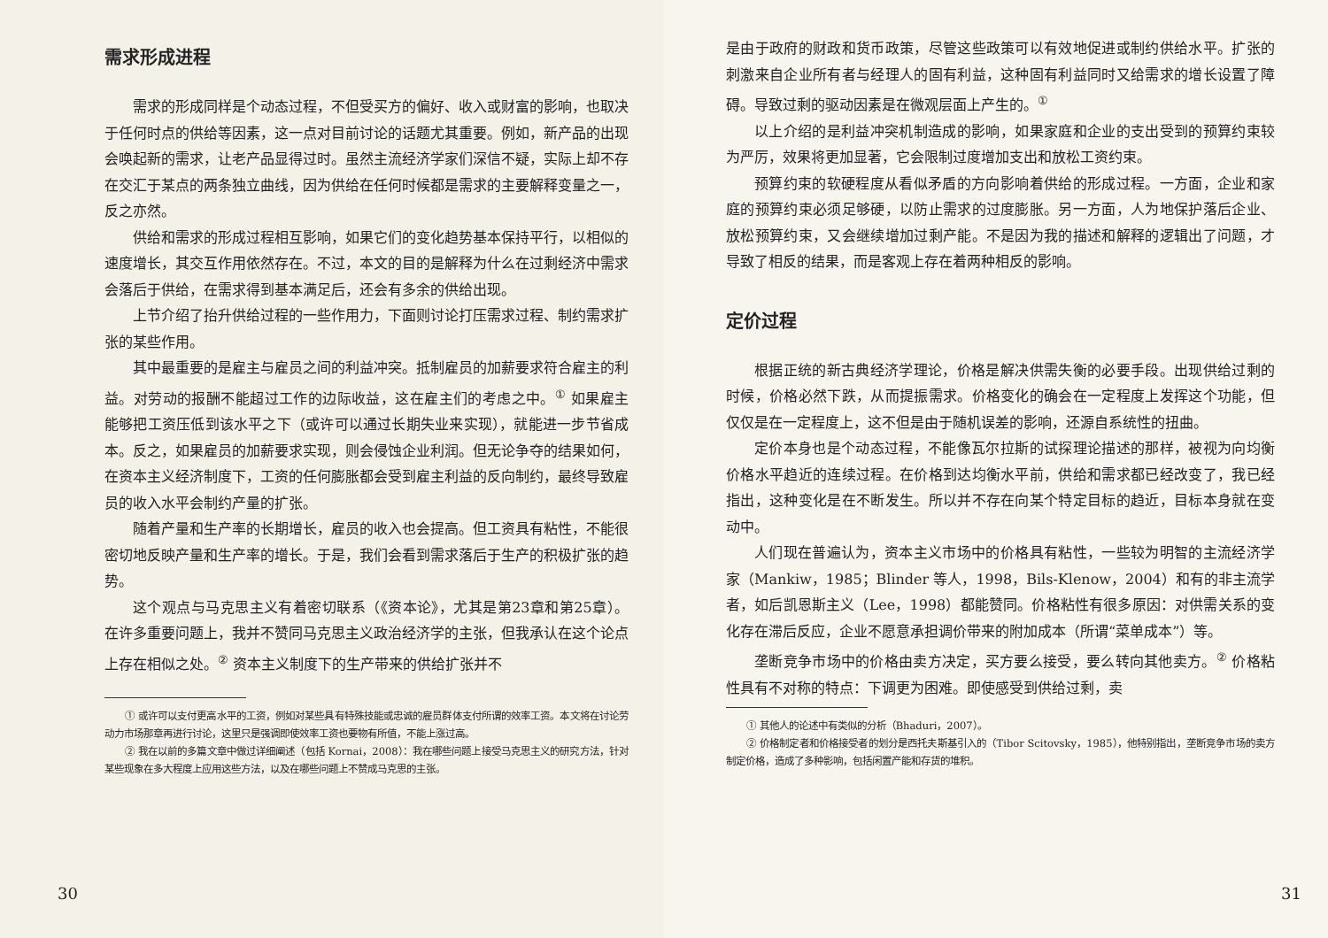需求形成进程
需求的形成同样是个动态过程，不但受买方的偏好、收入或财富的影响，也取决于任何时点的供给等因素，这一点对目前讨论的话题尤其重要。例如，新产品的出现会唤起新的需求，让老产品显得过时。虽然主流经济学家们深信不疑，实际上却不存在交汇于某点的两条独立曲线，因为供给在任何时候都是需求的主要解释变量之一，反之亦然。
供给和需求的形成过程相互影响，如果它们的变化趋势基本保持平行，以相似的速度增长，其交互作用依然存在。不过，本文的目的是解释为什么在过剩经济中需求会落后于供给，在需求得到基本满足后，还会有多余的供给出现。
上节介绍了抬升供给过程的一些作用力，下面则讨论打压需求过程、制约需求扩张的某些作用。
其中最重要的是雇主与雇员之间的利益冲突。抵制雇员的加薪要求符合雇主的利益。对劳动的报酬不能超过工作的边际收益，这在雇主们的考虑之中。<sup>①</sup> 如果雇主能够把工资压低到该水平之下（或许可以通过长期失业来实现），就能进一步节省成本。反之，如果雇员的加薪要求实现，则会侵蚀企业利润。但无论争夺的结果如何，在资本主义经济制度下，工资的任何膨胀都会受到雇主利益的反向制约，最终导致雇员的收入水平会制约产量的扩张。
随着产量和生产率的长期增长，雇员的收入也会提高。但工资具有粘性，不能很密切地反映产量和生产率的增长。于是，我们会看到需求落后于生产的积极扩张的趋势。
这个观点与马克思主义有着密切联系（《资本论》，尤其是第23章和第25章）。在许多重要问题上，我并不赞同马克思主义政治经济学的主张，但我承认在这个论点上存在相似之处。<sup>②</sup> 资本主义制度下的生产带来的供给扩张并不
① 或许可以支付更高水平的工资，例如对某些具有特殊技能或忠诚的雇员群体支付所谓的效率工资。本文将在讨论劳动力市场那章再进行讨论，这里只是强调即使效率工资也要物有所值，不能上涨过高。
② 我在以前的多篇文章中做过详细阐述（包括 Kornai，2008）：我在哪些问题上接受马克思主义的研究方法，针对某些现象在多大程度上应用这些方法，以及在哪些问题上不赞成马克思的主张。
30
是由于政府的财政和货币政策，尽管这些政策可以有效地促进或制约供给水平。扩张的刺激来自企业所有者与经理人的固有利益，这种固有利益同时又给需求的增长设置了障碍。导致过剩的驱动因素是在微观层面上产生的。<sup>①</sup>
以上介绍的是利益冲突机制造成的影响，如果家庭和企业的支出受到的预算约束较为严厉，效果将更加显著，它会限制过度增加支出和放松工资约束。
预算约束的软硬程度从看似矛盾的方向影响着供给的形成过程。一方面，企业和家庭的预算约束必须足够硬，以防止需求的过度膨胀。另一方面，人为地保护落后企业、放松预算约束，又会继续增加过剩产能。不是因为我的描述和解释的逻辑出了问题，才导致了相反的结果，而是客观上存在着两种相反的影响。
定价过程
根据正统的新古典经济学理论，价格是解决供需失衡的必要手段。出现供给过剩的时候，价格必然下跌，从而提振需求。价格变化的确会在一定程度上发挥这个功能，但仅仅是在一定程度上，这不但是由于随机误差的影响，还源自系统性的扭曲。
定价本身也是个动态过程，不能像瓦尔拉斯的试探理论描述的那样，被视为向均衡价格水平趋近的连续过程。在价格到达均衡水平前，供给和需求都已经改变了，我已经指出，这种变化是在不断发生。所以并不存在向某个特定目标的趋近，目标本身就在变动中。
人们现在普遍认为，资本主义市场中的价格具有粘性，一些较为明智的主流经济学家（Mankiw，1985；Blinder 等人，1998，Bils-Klenow，2004）和有的非主流学者，如后凯恩斯主义（Lee，1998）都能赞同。价格粘性有很多原因：对供需关系的变化存在滞后反应，企业不愿意承担调价带来的附加成本（所谓“菜单成本”）等。
垄断竞争市场中的价格由卖方决定，买方要么接受，要么转向其他卖方。<sup>②</sup> 价格粘性具有不对称的特点：下调更为困难。即使感受到供给过剩，卖
① 其他人的论述中有类似的分析（Bhaduri，2007）。
② 价格制定者和价格接受者的划分是西托夫斯基引入的（Tibor Scitovsky，1985），他特别指出，垄断竞争市场的卖方制定价格，造成了多种影响，包括闲置产能和存货的堆积。
31